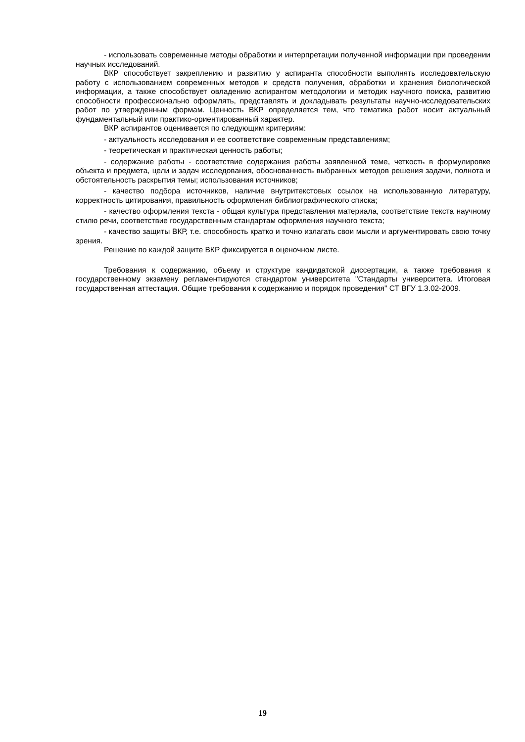- использовать современные методы обработки и интерпретации полученной информации при проведении научных исследований.
ВКР способствует закреплению и развитию у аспиранта способности выполнять исследовательскую работу с использованием современных методов и средств получения, обработки и хранения биологической информации, а также способствует овладению аспирантом методологии и методик научного поиска, развитию способности профессионально оформлять, представлять и докладывать результаты научно-исследовательских работ по утвержденным формам. Ценность ВКР определяется тем, что тематика работ носит актуальный фундаментальный или практико-ориентированный характер.
ВКР аспирантов оценивается по следующим критериям:
- актуальность исследования и ее соответствие современным представлениям;
- теоретическая и практическая ценность работы;
- содержание работы - соответствие содержания работы заявленной теме, четкость в формулировке объекта и предмета, цели и задач исследования, обоснованность выбранных методов решения задачи, полнота и обстоятельность раскрытия темы; использования источников;
- качество подбора источников, наличие внутритекстовых ссылок на использованную литературу, корректность цитирования, правильность оформления библиографического списка;
- качество оформления текста - общая культура представления материала, соответствие текста научному стилю речи, соответствие государственным стандартам оформления научного текста;
- качество защиты ВКР, т.е. способность кратко и точно излагать свои мысли и аргументировать свою точку зрения.
Решение по каждой защите ВКР фиксируется в оценочном листе.
Требования к содержанию, объему и структуре кандидатской диссертации, а также требования к государственному экзамену регламентируются стандартом университета "Стандарты университета. Итоговая государственная аттестация. Общие требования к содержанию и порядок проведения" СТ ВГУ 1.3.02-2009.
19